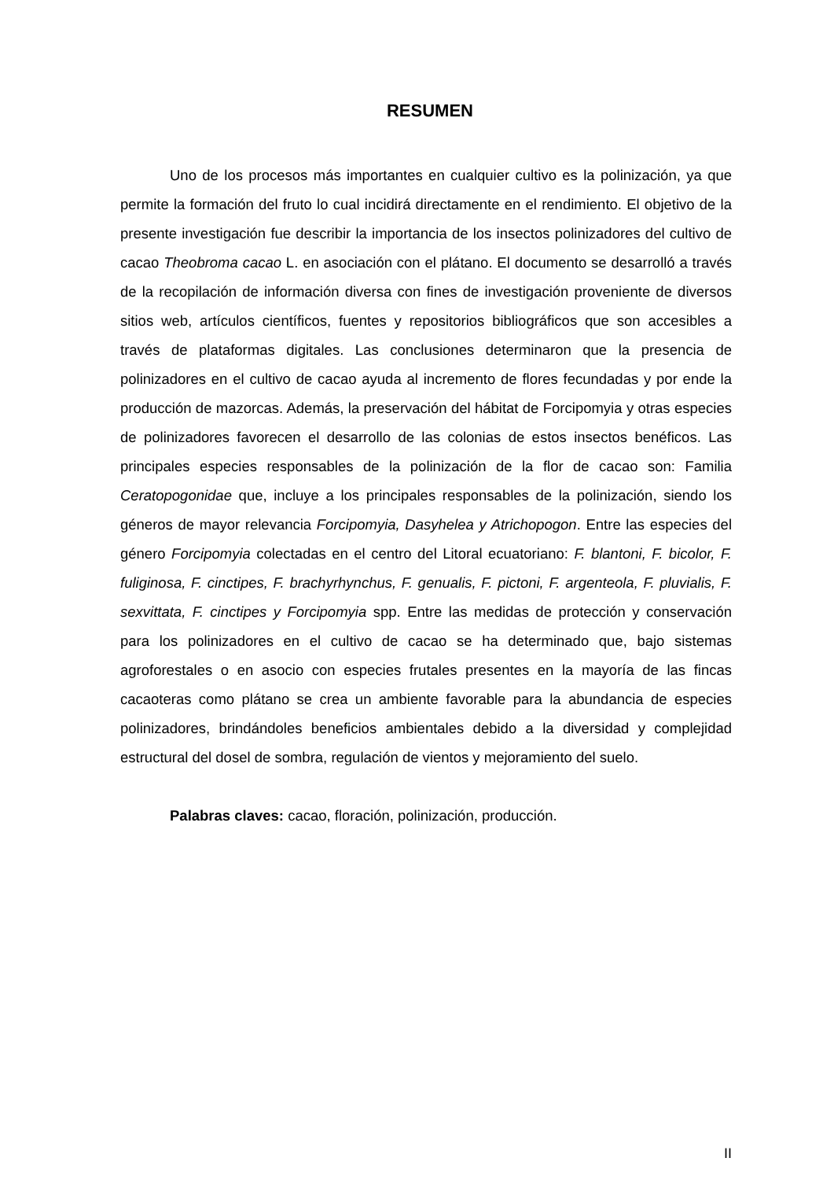RESUMEN
Uno de los procesos más importantes en cualquier cultivo es la polinización, ya que permite la formación del fruto lo cual incidirá directamente en el rendimiento. El objetivo de la presente investigación fue describir la importancia de los insectos polinizadores del cultivo de cacao Theobroma cacao L. en asociación con el plátano. El documento se desarrolló a través de la recopilación de información diversa con fines de investigación proveniente de diversos sitios web, artículos científicos, fuentes y repositorios bibliográficos que son accesibles a través de plataformas digitales. Las conclusiones determinaron que la presencia de polinizadores en el cultivo de cacao ayuda al incremento de flores fecundadas y por ende la producción de mazorcas. Además, la preservación del hábitat de Forcipomyia y otras especies de polinizadores favorecen el desarrollo de las colonias de estos insectos benéficos. Las principales especies responsables de la polinización de la flor de cacao son: Familia Ceratopogonidae que, incluye a los principales responsables de la polinización, siendo los géneros de mayor relevancia Forcipomyia, Dasyhelea y Atrichopogon. Entre las especies del género Forcipomyia colectadas en el centro del Litoral ecuatoriano: F. blantoni, F. bicolor, F. fuliginosa, F. cinctipes, F. brachyrhynchus, F. genualis, F. pictoni, F. argenteola, F. pluvialis, F. sexvittata, F. cinctipes y Forcipomyia spp. Entre las medidas de protección y conservación para los polinizadores en el cultivo de cacao se ha determinado que, bajo sistemas agroforestales o en asocio con especies frutales presentes en la mayoría de las fincas cacaoteras como plátano se crea un ambiente favorable para la abundancia de especies polinizadores, brindándoles beneficios ambientales debido a la diversidad y complejidad estructural del dosel de sombra, regulación de vientos y mejoramiento del suelo.
Palabras claves: cacao, floración, polinización, producción.
II